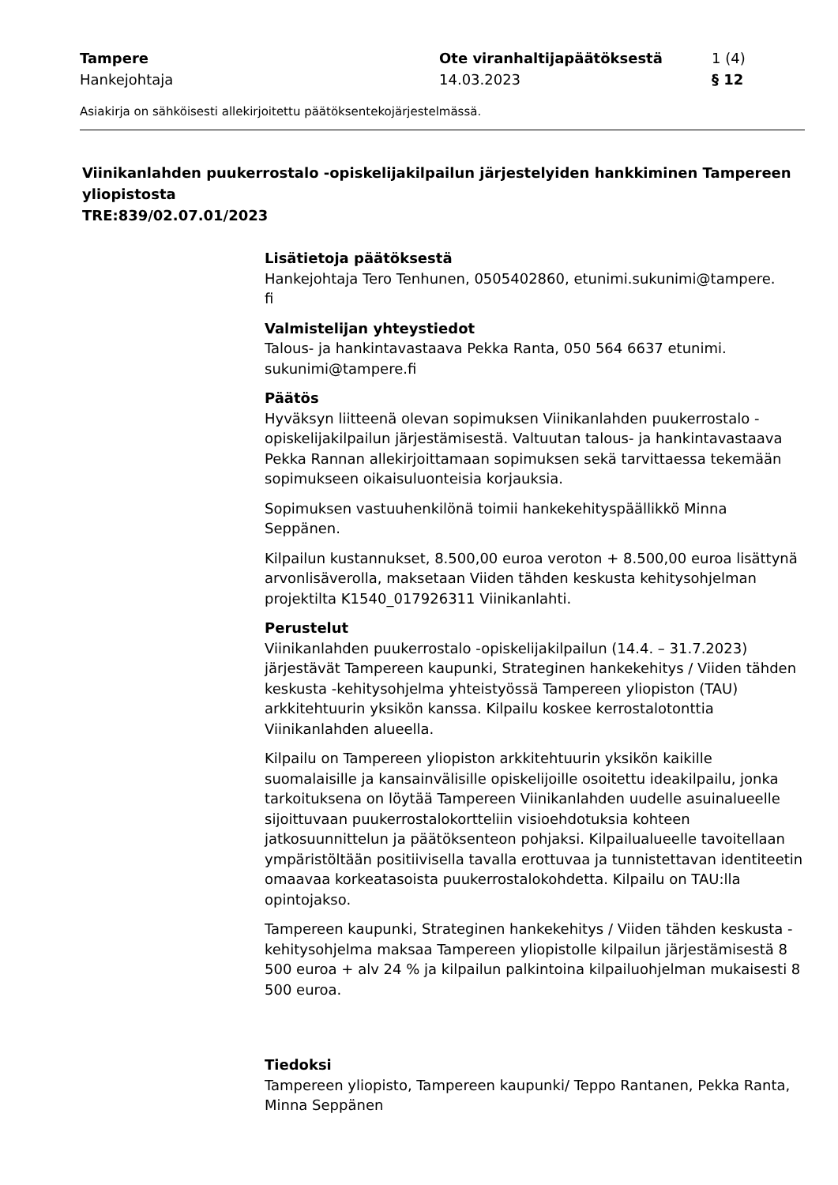Tampere
Hankejohtaja
Ote viranhaltijapäätöksestä
14.03.2023
1 (4)
§ 12
Asiakirja on sähköisesti allekirjoitettu päätöksentekojärjestelmässä.
Viinikanlahden puukerrostalo -opiskelijakilpailun järjestelyiden hankkiminen Tampereen yliopistosta
TRE:839/02.07.01/2023
Lisätietoja päätöksestä
Hankejohtaja Tero Tenhunen, 0505402860, etunimi.sukunimi@tampere.
fi
Valmistelijan yhteystiedot
Talous- ja hankintavastaava Pekka Ranta, 050 564 6637 etunimi.
sukunimi@tampere.fi
Päätös
Hyväksyn liitteenä olevan sopimuksen Viinikanlahden puukerrostalo -opiskelijakilpailun järjestämisestä. Valtuutan talous- ja hankintavastaava Pekka Rannan allekirjoittamaan sopimuksen sekä tarvittaessa tekemään sopimukseen oikaisuluonteisia korjauksia.
Sopimuksen vastuuhenkilönä toimii hankekehityspäällikkö Minna Seppänen.
Kilpailun kustannukset, 8.500,00 euroa veroton + 8.500,00 euroa lisättynä arvonlisäverolla, maksetaan Viiden tähden keskusta kehitysohjelman projektilta K1540_017926311 Viinikanlahti.
Perustelut
Viinikanlahden puukerrostalo -opiskelijakilpailun (14.4. – 31.7.2023) järjestävät Tampereen kaupunki, Strateginen hankekehitys / Viiden tähden keskusta -kehitysohjelma yhteistyössä Tampereen yliopiston (TAU) arkkitehtuurin yksikön kanssa. Kilpailu koskee kerrostalotonttia Viinikanlahden alueella.
Kilpailu on Tampereen yliopiston arkkitehtuurin yksikön kaikille suomalaisille ja kansainvälisille opiskelijoille osoitettu ideakilpailu, jonka tarkoituksena on löytää Tampereen Viinikanlahden uudelle asuinalueelle sijoittuvaan puukerrostalokortteliin visioehdotuksia kohteen jatkosuunnittelun ja päätöksenteon pohjaksi. Kilpailualueelle tavoitellaan ympäristöltään positiivisella tavalla erottuvaa ja tunnistettavan identiteetin omaavaa korkeatasoista puukerrostalokohdetta. Kilpailu on TAU:lla opintojakso.
Tampereen kaupunki, Strateginen hankekehitys / Viiden tähden keskusta -kehitysohjelma maksaa Tampereen yliopistolle kilpailun järjestämisestä 8 500 euroa + alv 24 % ja kilpailun palkintoina kilpailuohjelman mukaisesti 8 500 euroa.
Tiedoksi
Tampereen yliopisto, Tampereen kaupunki/ Teppo Rantanen, Pekka Ranta, Minna Seppänen